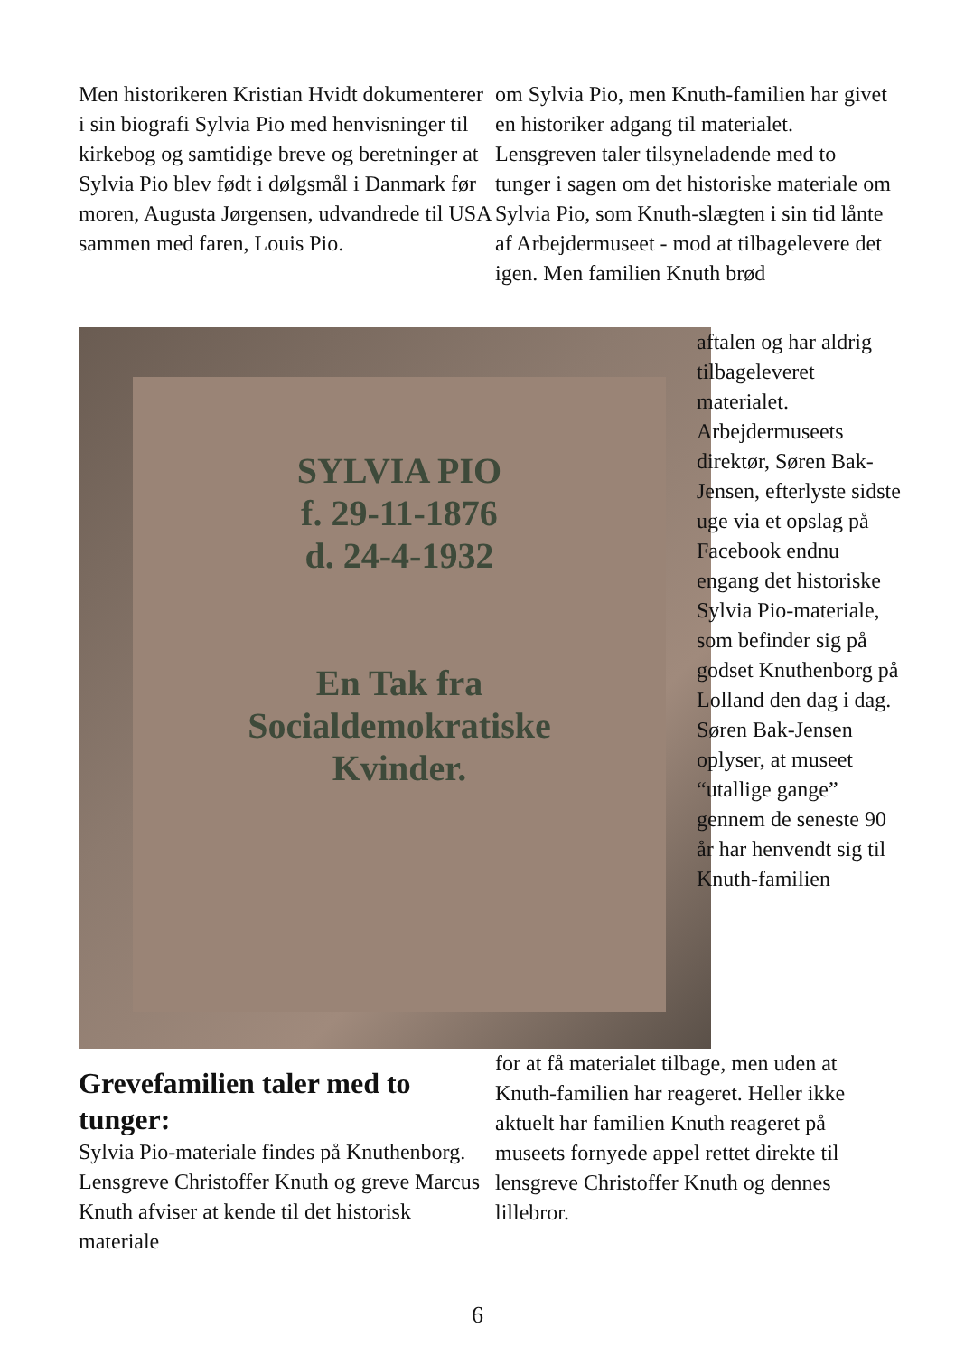Men historikeren Kristian Hvidt dokumenterer i sin biografi Sylvia Pio med henvisninger til kirkebog og samtidige breve og beretninger at Sylvia Pio blev født i dølgsmål i Danmark før moren, Augusta Jørgensen, udvandrede til USA sammen med faren, Louis Pio.
om Sylvia Pio, men Knuth-familien har givet en historiker adgang til materialet. Lensgreven taler tilsyneladende med to tunger i sagen om det historiske materiale om Sylvia Pio, som Knuth-slægten i sin tid lånte af Arbejdermuseet - mod at tilbagelevere det igen. Men familien Knuth brød
SYLVIA PIO
f. 29-11-1876
d. 24-4-1932
En Tak fra
Socialdemokratiske
Kvinder.
aftalen og har aldrig tilbageleveret materialet. Arbejdermuseets direktør, Søren Bak-Jensen, efterlyste sidste uge via et opslag på Facebook endnu engang det historiske Sylvia Pio-materiale, som befinder sig på godset Knuthenborg på Lolland den dag i dag. Søren Bak-Jensen oplyser, at museet “utallige gange” gennem de seneste 90 år har henvendt sig til Knuth-familien
for at få materialet tilbage, men uden at Knuth-familien har reageret. Heller ikke aktuelt har familien Knuth reageret på museets fornyede appel rettet direkte til lensgreve Christoffer Knuth og dennes lillebror.
Grevefamilien taler med to tunger:
Sylvia Pio-materiale findes på Knuthenborg. Lensgreve Christoffer Knuth og greve Marcus Knuth afviser at kende til det historisk materiale
6